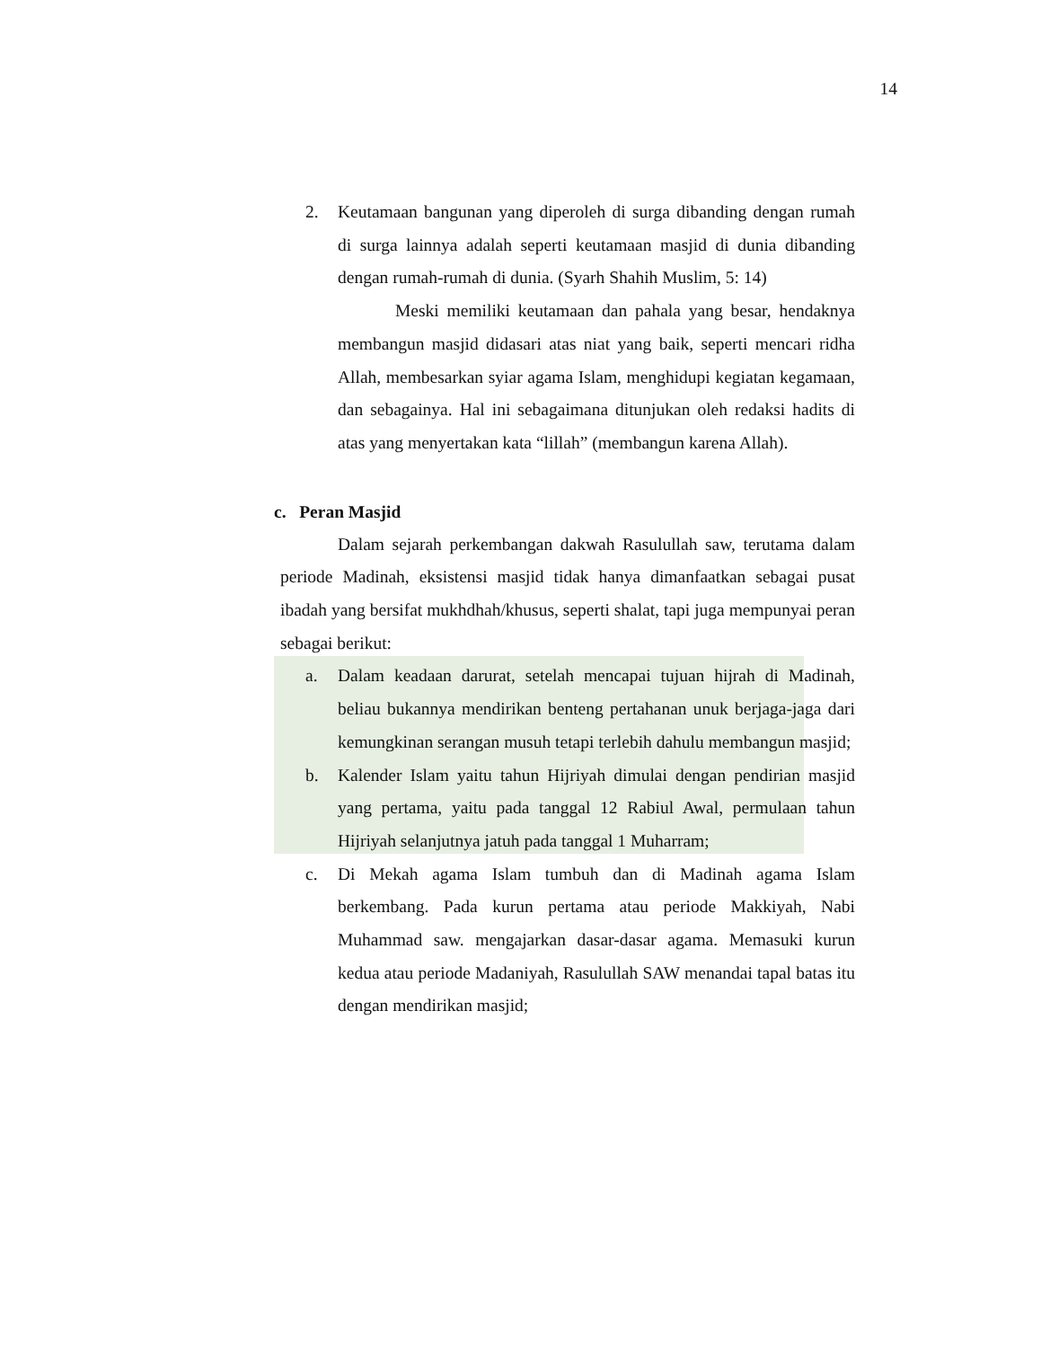14
2. Keutamaan bangunan yang diperoleh di surga dibanding dengan rumah di surga lainnya adalah seperti keutamaan masjid di dunia dibanding dengan rumah-rumah di dunia. (Syarh Shahih Muslim, 5: 14)
Meski memiliki keutamaan dan pahala yang besar, hendaknya membangun masjid didasari atas niat yang baik, seperti mencari ridha Allah, membesarkan syiar agama Islam, menghidupi kegiatan kegamaan, dan sebagainya. Hal ini sebagaimana ditunjukan oleh redaksi hadits di atas yang menyertakan kata “lillah” (membangun karena Allah).
c. Peran Masjid
Dalam sejarah perkembangan dakwah Rasulullah saw, terutama dalam periode Madinah, eksistensi masjid tidak hanya dimanfaatkan sebagai pusat ibadah yang bersifat mukhdhah/khusus, seperti shalat, tapi juga mempunyai peran sebagai berikut:
a. Dalam keadaan darurat, setelah mencapai tujuan hijrah di Madinah, beliau bukannya mendirikan benteng pertahanan unuk berjaga-jaga dari kemungkinan serangan musuh tetapi terlebih dahulu membangun masjid;
b. Kalender Islam yaitu tahun Hijriyah dimulai dengan pendirian masjid yang pertama, yaitu pada tanggal 12 Rabiul Awal, permulaan tahun Hijriyah selanjutnya jatuh pada tanggal 1 Muharram;
c. Di Mekah agama Islam tumbuh dan di Madinah agama Islam berkembang. Pada kurun pertama atau periode Makkiyah, Nabi Muhammad saw. mengajarkan dasar-dasar agama. Memasuki kurun kedua atau periode Madaniyah, Rasulullah SAW menandai tapal batas itu dengan mendirikan masjid;